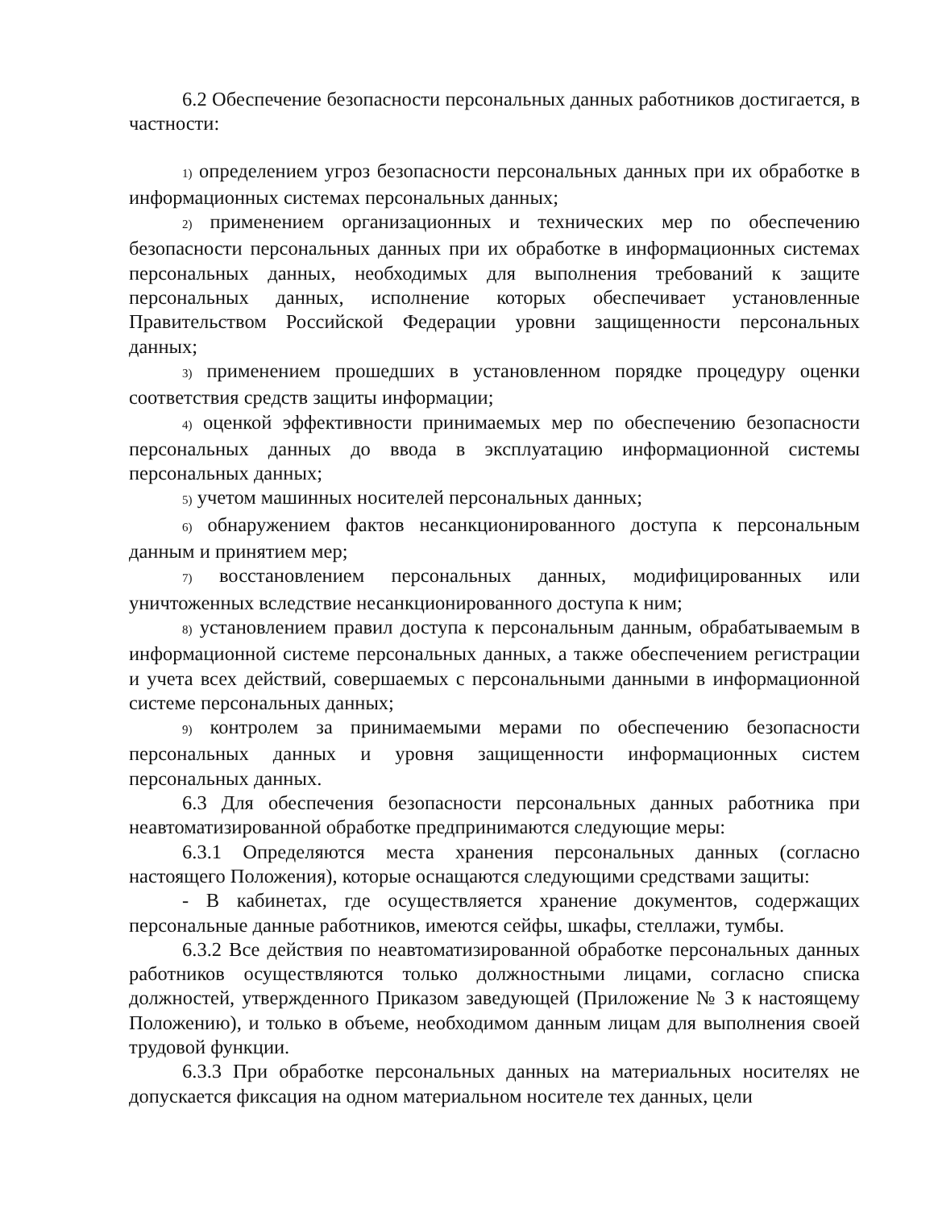6.2 Обеспечение безопасности персональных данных работников достигается, в частности:
1) определением угроз безопасности персональных данных при их обработке в информационных системах персональных данных;
2) применением организационных и технических мер по обеспечению безопасности персональных данных при их обработке в информационных системах персональных данных, необходимых для выполнения требований к защите персональных данных, исполнение которых обеспечивает установленные Правительством Российской Федерации уровни защищенности персональных данных;
3) применением прошедших в установленном порядке процедуру оценки соответствия средств защиты информации;
4) оценкой эффективности принимаемых мер по обеспечению безопасности персональных данных до ввода в эксплуатацию информационной системы персональных данных;
5) учетом машинных носителей персональных данных;
6) обнаружением фактов несанкционированного доступа к персональным данным и принятием мер;
7) восстановлением персональных данных, модифицированных или уничтоженных вследствие несанкционированного доступа к ним;
8) установлением правил доступа к персональным данным, обрабатываемым в информационной системе персональных данных, а также обеспечением регистрации и учета всех действий, совершаемых с персональными данными в информационной системе персональных данных;
9) контролем за принимаемыми мерами по обеспечению безопасности персональных данных и уровня защищенности информационных систем персональных данных.
6.3 Для обеспечения безопасности персональных данных работника при неавтоматизированной обработке предпринимаются следующие меры:
6.3.1 Определяются места хранения персональных данных (согласно настоящего Положения), которые оснащаются следующими средствами защиты:
- В кабинетах, где осуществляется хранение документов, содержащих персональные данные работников, имеются сейфы, шкафы, стеллажи, тумбы.
6.3.2 Все действия по неавтоматизированной обработке персональных данных работников осуществляются только должностными лицами, согласно списка должностей, утвержденного Приказом заведующей (Приложение № 3 к настоящему Положению), и только в объеме, необходимом данным лицам для выполнения своей трудовой функции.
6.3.3 При обработке персональных данных на материальных носителях не допускается фиксация на одном материальном носителе тех данных, цели